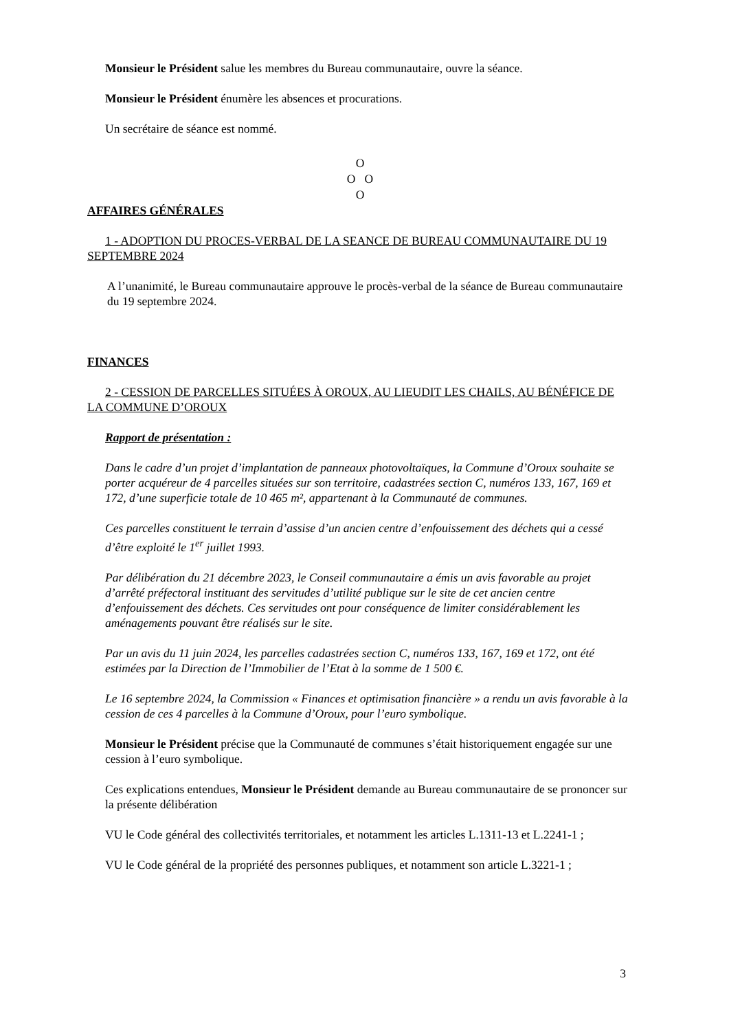Monsieur le Président salue les membres du Bureau communautaire, ouvre la séance.
Monsieur le Président énumère les absences et procurations.
Un secrétaire de séance est nommé.
O
O O
O
AFFAIRES GÉNÉRALES
1 - ADOPTION DU PROCES-VERBAL DE LA SEANCE DE BUREAU COMMUNAUTAIRE DU 19 SEPTEMBRE 2024
A l’unanimité, le Bureau communautaire approuve le procès-verbal de la séance de Bureau communautaire du 19 septembre 2024.
FINANCES
2 - CESSION DE PARCELLES SITUÉES À OROUX, AU LIEUDIT LES CHAILS, AU BÉNÉFICE DE LA COMMUNE D’OROUX
Rapport de présentation :
Dans le cadre d’un projet d’implantation de panneaux photovoltaïques, la Commune d’Oroux souhaite se porter acquéreur de 4 parcelles situées sur son territoire, cadastrées section C, numéros 133, 167, 169 et 172, d’une superficie totale de 10 465 m², appartenant à la Communauté de communes.
Ces parcelles constituent le terrain d’assise d’un ancien centre d’enfouissement des déchets qui a cessé d’être exploité le 1<sup>er</sup> juillet 1993.
Par délibération du 21 décembre 2023, le Conseil communautaire a émis un avis favorable au projet d’arrêté préfectoral instituant des servitudes d’utilité publique sur le site de cet ancien centre d’enfouissement des déchets. Ces servitudes ont pour conséquence de limiter considérablement les aménagements pouvant être réalisés sur le site.
Par un avis du 11 juin 2024, les parcelles cadastrées section C, numéros 133, 167, 169 et 172, ont été estimées par la Direction de l’Immobilier de l’Etat à la somme de 1 500 €.
Le 16 septembre 2024, la Commission « Finances et optimisation financière » a rendu un avis favorable à la cession de ces 4 parcelles à la Commune d’Oroux, pour l’euro symbolique.
Monsieur le Président précise que la Communauté de communes s’était historiquement engagée sur une cession à l’euro symbolique.
Ces explications entendues, Monsieur le Président demande au Bureau communautaire de se prononcer sur la présente délibération
VU le Code général des collectivités territoriales, et notamment les articles L.1311-13 et L.2241-1 ;
VU le Code général de la propriété des personnes publiques, et notamment son article L.3221-1 ;
3